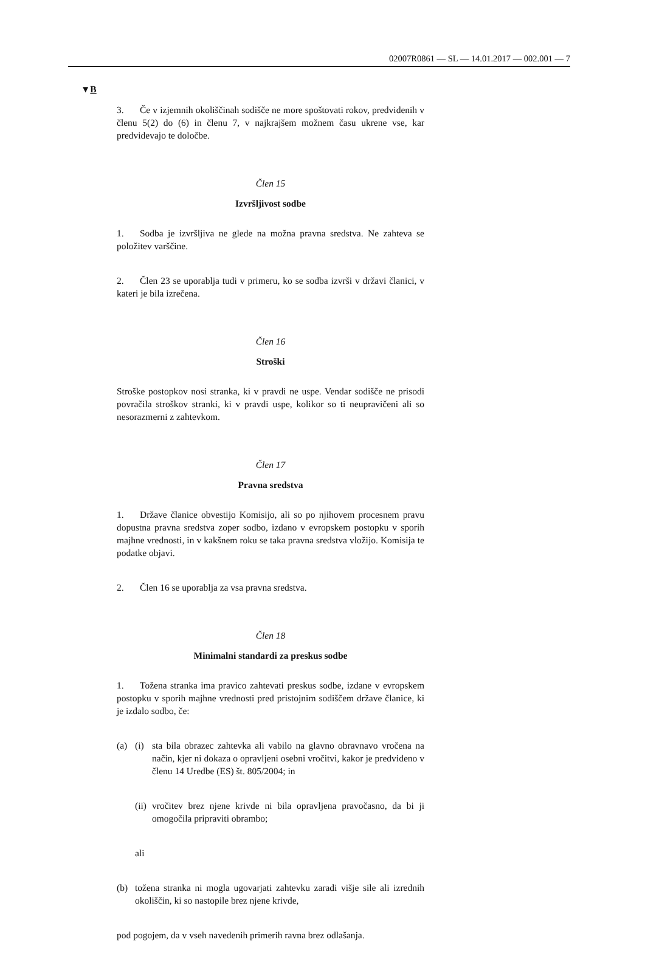02007R0861 — SL — 14.01.2017 — 002.001 — 7
▼B
3. Če v izjemnih okoliščinah sodišče ne more spoštovati rokov, predvidenih v členu 5(2) do (6) in členu 7, v najkrajšem možnem času ukrene vse, kar predvidevajo te določbe.
Člen 15
Izvršljivost sodbe
1. Sodba je izvršljiva ne glede na možna pravna sredstva. Ne zahteva se položitev varščine.
2. Člen 23 se uporablja tudi v primeru, ko se sodba izvrši v državi članici, v kateri je bila izrečena.
Člen 16
Stroški
Stroške postopkov nosi stranka, ki v pravdi ne uspe. Vendar sodišče ne prisodi povračila stroškov stranki, ki v pravdi uspe, kolikor so ti neupravičeni ali so nesorazmerni z zahtevkom.
Člen 17
Pravna sredstva
1. Države članice obvestijo Komisijo, ali so po njihovem procesnem pravu dopustna pravna sredstva zoper sodbo, izdano v evropskem postopku v sporih majhne vrednosti, in v kakšnem roku se taka pravna sredstva vložijo. Komisija te podatke objavi.
2. Člen 16 se uporablja za vsa pravna sredstva.
Člen 18
Minimalni standardi za preskus sodbe
1. Tožena stranka ima pravico zahtevati preskus sodbe, izdane v evropskem postopku v sporih majhne vrednosti pred pristojnim sodiščem države članice, ki je izdalo sodbo, če:
(a) (i) sta bila obrazec zahtevka ali vabilo na glavno obravnavo vročena na način, kjer ni dokaza o opravljeni osebni vročitvi, kakor je predvideno v členu 14 Uredbe (ES) št. 805/2004; in
(ii) vročitev brez njene krivde ni bila opravljena pravočasno, da bi ji omogočila pripraviti obrambo;
ali
(b) tožena stranka ni mogla ugovarjati zahtevku zaradi višje sile ali izrednih okoliščin, ki so nastopile brez njene krivde,
pod pogojem, da v vseh navedenih primerih ravna brez odlašanja.